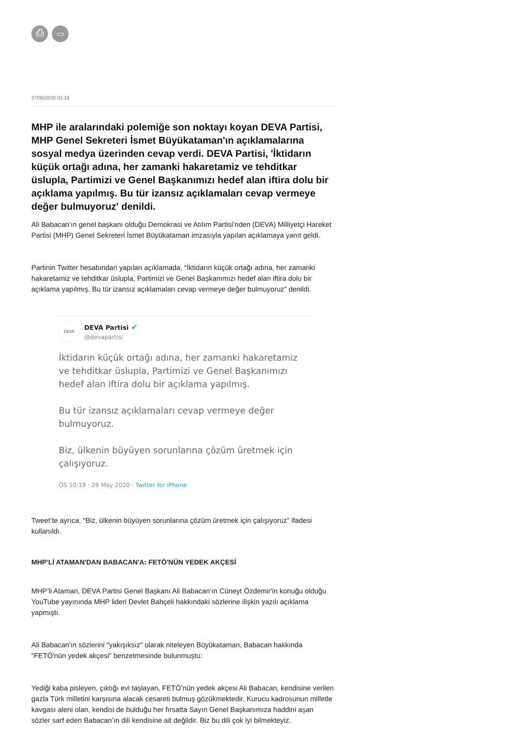⎙ ▭
27/05/2020 01:19
MHP ile aralarındaki polemiğe son noktayı koyan DEVA Partisi, MHP Genel Sekreteri İsmet Büyükataman'ın açıklamalarına sosyal medya üzerinden cevap verdi. DEVA Partisi, 'İktidarın küçük ortağı adına, her zamanki hakaretamiz ve tehditkar üslupla, Partimizi ve Genel Başkanımızı hedef alan iftira dolu bir açıklama yapılmış. Bu tür izansız açıklamaları cevap vermeye değer bulmuyoruz' denildi.
Ali Babacan’ın genel başkanı olduğu Demokrasi ve Atılım Partisi’nden (DEVA) Milliyetçi Hareket Partisi (MHP) Genel Sekreteri İsmet Büyükataman imzasıyla yapılan açıklamaya yanıt geldi.
Partinin Twitter hesabından yapılan açıklamada, “İktidarın küçük ortağı adına, her zamanki hakaretamiz ve tehditkar üslupla, Partimizi ve Genel Başkanımızı hedef alan iftira dolu bir açıklama yapılmış. Bu tür izansız açıklamaları cevap vermeye değer bulmuyoruz” denildi.
DEVA
DEVA Partisi ✔
@devapartisi
İktidarın küçük ortağı adına, her zamanki hakaretamiz ve tehditkar üslupla, Partimizi ve Genel Başkanımızı hedef alan iftira dolu bir açıklama yapılmış.
Bu tür izansız açıklamaları cevap vermeye değer bulmuyoruz.
Biz, ülkenin büyüyen sorunlarına çözüm üretmek için çalışıyoruz.
ÖS 10:19 · 26 May 2020 · Twitter for iPhone
Tweet’te ayrıca, “Biz, ülkenin büyüyen sorunlarına çözüm üretmek için çalışıyoruz” ifadesi kullanıldı.
MHP'Lİ ATAMAN'DAN BABACAN'A: FETÖ'NÜN YEDEK AKÇESİ
MHP’li Ataman, DEVA Partisi Genel Başkanı Ali Babacan’ın Cüneyt Özdemir'in konuğu olduğu YouTube yayınında MHP lideri Devlet Bahçeli hakkındaki sözlerine ilişkin yazılı açıklama yapmıştı.
Ali Babacan'ın sözlerini "yakışıksız" olarak niteleyen Büyükataman, Babacan hakkında "FETÖ'nün yedek akçesi" benzetmesinde bulunmuştu:
Yediği kaba pisleyen, çıktığı evi taşlayan, FETÖ’nün yedek akçesi Ali Babacan, kendisine verilen gazla Türk milletini karşısına alacak cesareti bulmuş gözükmektedir. Kurucu kadrosunun milletle kavgası aleni olan, kendisi de bulduğu her fırsatta Sayın Genel Başkanımıza haddini aşan sözler sarf eden Babacan’ın dili kendisine ait değildir. Biz bu dili çok iyi bilmekteyiz.